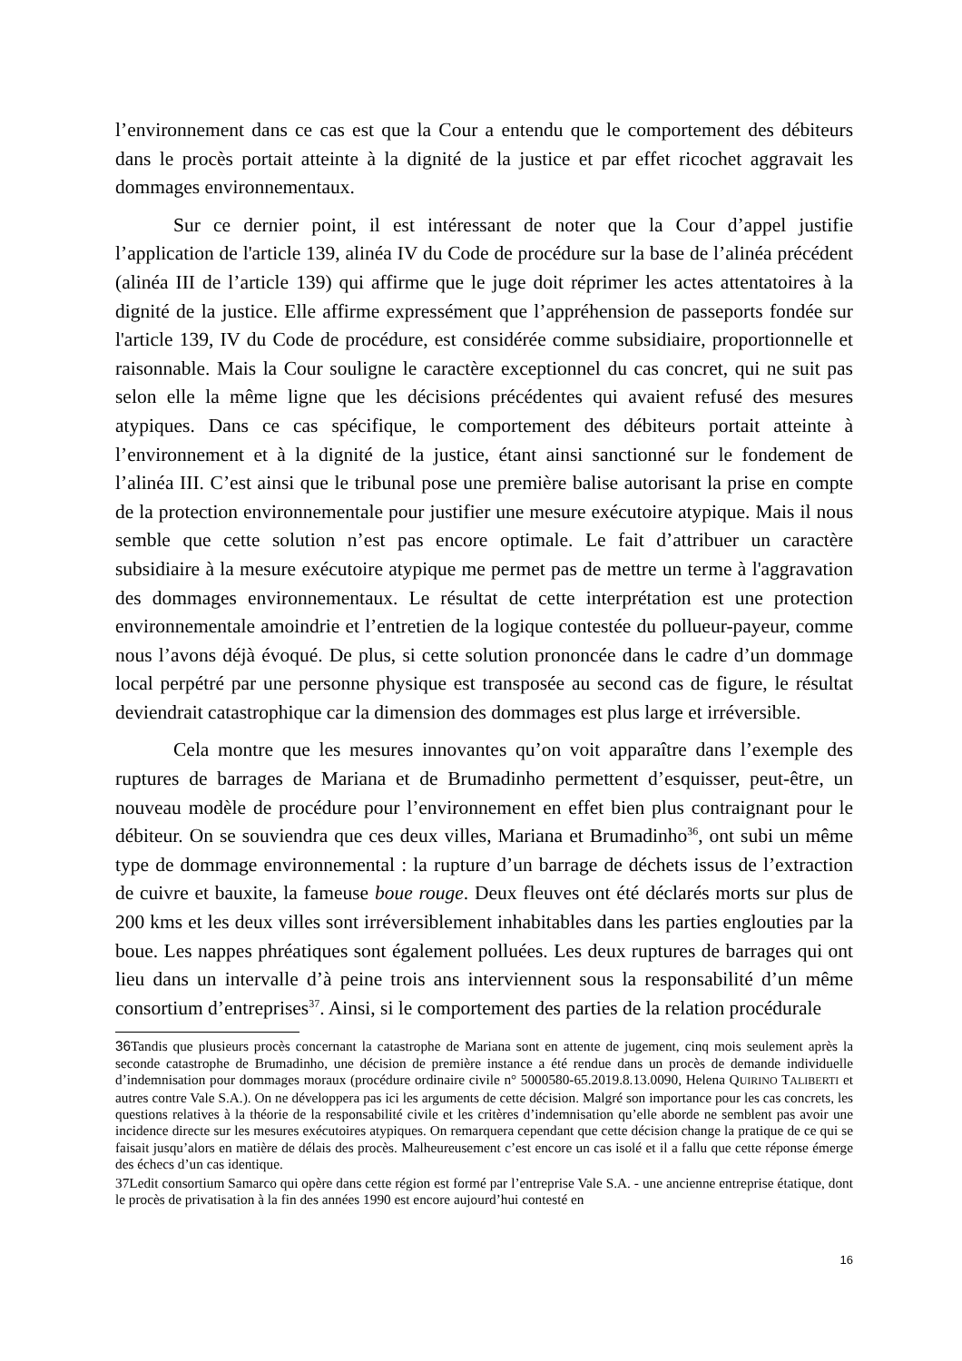l’environnement dans ce cas est que la Cour a entendu que le comportement des débiteurs dans le procès portait atteinte à la dignité de la justice et par effet ricochet aggravait les dommages environnementaux.
Sur ce dernier point, il est intéressant de noter que la Cour d’appel justifie l’application de l'article 139, alinéa IV du Code de procédure sur la base de l’alinéa précédent (alinéa III de l’article 139) qui affirme que le juge doit réprimer les actes attentatoires à la dignité de la justice. Elle affirme expressément que l’appréhension de passeports fondée sur l'article 139, IV du Code de procédure, est considérée comme subsidiaire, proportionnelle et raisonnable. Mais la Cour souligne le caractère exceptionnel du cas concret, qui ne suit pas selon elle la même ligne que les décisions précédentes qui avaient refusé des mesures atypiques. Dans ce cas spécifique, le comportement des débiteurs portait atteinte à l’environnement et à la dignité de la justice, étant ainsi sanctionné sur le fondement de l’alinéa III. C’est ainsi que le tribunal pose une première balise autorisant la prise en compte de la protection environnementale pour justifier une mesure exécutoire atypique. Mais il nous semble que cette solution n’est pas encore optimale. Le fait d’attribuer un caractère subsidiaire à la mesure exécutoire atypique me permet pas de mettre un terme à l'aggravation des dommages environnementaux. Le résultat de cette interprétation est une protection environnementale amoindrie et l’entretien de la logique contestée du pollueur-payeur, comme nous l’avons déjà évoqué. De plus, si cette solution prononcée dans le cadre d’un dommage local perpétré par une personne physique est transposée au second cas de figure, le résultat deviendrait catastrophique car la dimension des dommages est plus large et irréversible.
Cela montre que les mesures innovantes qu’on voit apparaître dans l’exemple des ruptures de barrages de Mariana et de Brumadinho permettent d’esquisser, peut-être, un nouveau modèle de procédure pour l’environnement en effet bien plus contraignant pour le débiteur. On se souviendra que ces deux villes, Mariana et Brumadinho<sup>36</sup>, ont subi un même type de dommage environnemental : la rupture d’un barrage de déchets issus de l’extraction de cuivre et bauxite, la fameuse boue rouge. Deux fleuves ont été déclarés morts sur plus de 200 kms et les deux villes sont irréversiblement inhabitables dans les parties englouties par la boue. Les nappes phréatiques sont également polluées. Les deux ruptures de barrages qui ont lieu dans un intervalle d’à peine trois ans interviennent sous la responsabilité d’un même consortium d’entreprises<sup>37</sup>. Ainsi, si le comportement des parties de la relation procédurale
36 Tandis que plusieurs procès concernant la catastrophe de Mariana sont en attente de jugement, cinq mois seulement après la seconde catastrophe de Brumadinho, une décision de première instance a été rendue dans un procès de demande individuelle d’indemnisation pour dommages moraux (procédure ordinaire civile n° 5000580-65.2019.8.13.0090, Helena QUIRINO TALIBERTI et autres contre Vale S.A.). On ne développera pas ici les arguments de cette décision. Malgré son importance pour les cas concrets, les questions relatives à la théorie de la responsabilité civile et les critères d’indemnisation qu’elle aborde ne semblent pas avoir une incidence directe sur les mesures exécutoires atypiques. On remarquera cependant que cette décision change la pratique de ce qui se faisait jusqu’alors en matière de délais des procès. Malheureusement c’est encore un cas isolé et il a fallu que cette réponse émerge des échecs d’un cas identique.
37Ledit consortium Samarco qui opère dans cette région est formé par l’entreprise Vale S.A. - une ancienne entreprise étatique, dont le procès de privatisation à la fin des années 1990 est encore aujourd’hui contesté en
16